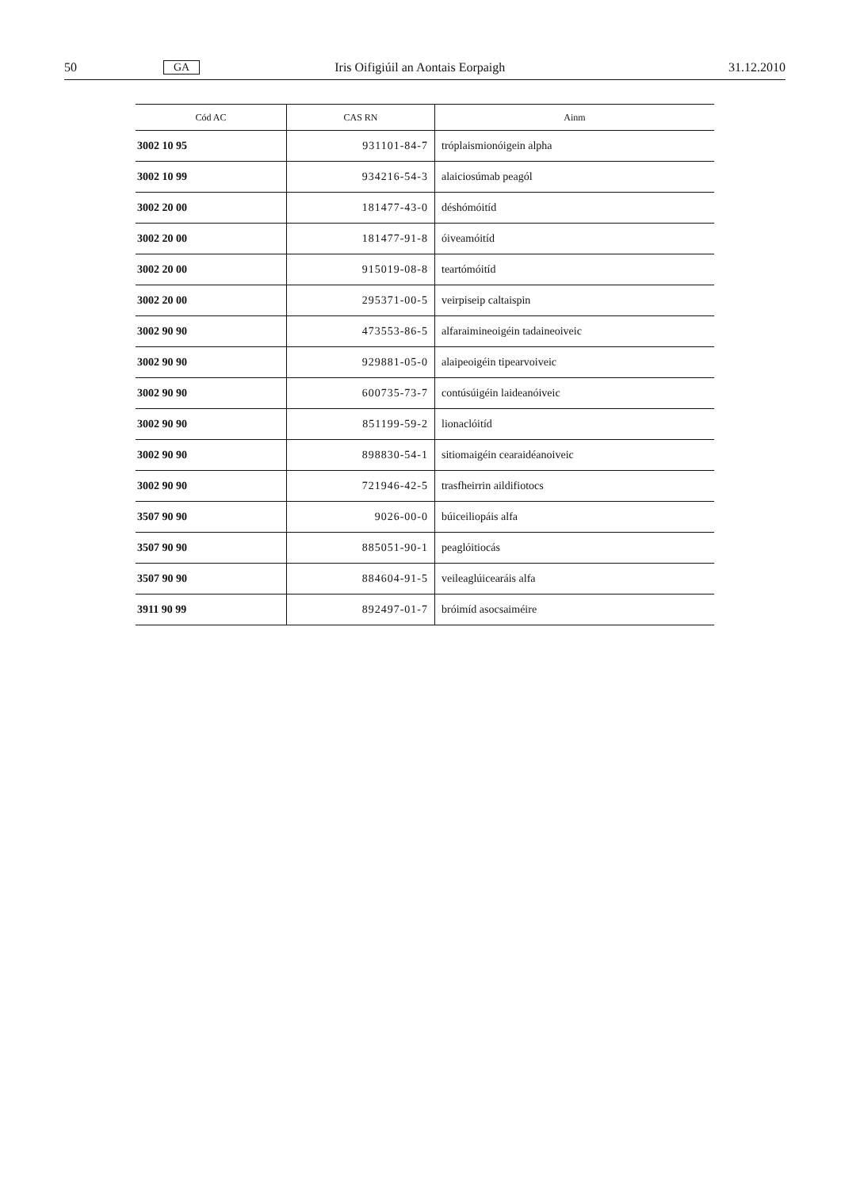50 GA Iris Oifigiúil an Aontais Eorpaigh 31.12.2010
| Cód AC | CAS RN | Ainm |
| --- | --- | --- |
| 3002 10 95 | 931101-84-7 | tróplaismionóigein alpha |
| 3002 10 99 | 934216-54-3 | alaiciosúmab peagól |
| 3002 20 00 | 181477-43-0 | déshómóitíd |
| 3002 20 00 | 181477-91-8 | óiveamóitíd |
| 3002 20 00 | 915019-08-8 | teartómóitíd |
| 3002 20 00 | 295371-00-5 | veirpiseip caltaispin |
| 3002 90 90 | 473553-86-5 | alfaraimineoigéin tadaineoiveic |
| 3002 90 90 | 929881-05-0 | alaipeoigéin tipearvoiveic |
| 3002 90 90 | 600735-73-7 | contúsúigéin laideanóiveic |
| 3002 90 90 | 851199-59-2 | lionaclóitíd |
| 3002 90 90 | 898830-54-1 | sitiomaigéin cearaidéanoiveic |
| 3002 90 90 | 721946-42-5 | trasfheirrin aildifiotocs |
| 3507 90 90 | 9026-00-0 | búiceiliopáis alfa |
| 3507 90 90 | 885051-90-1 | peaglóitiocás |
| 3507 90 90 | 884604-91-5 | veileaglúicearáis alfa |
| 3911 90 99 | 892497-01-7 | bróimíd asocsaiméire |